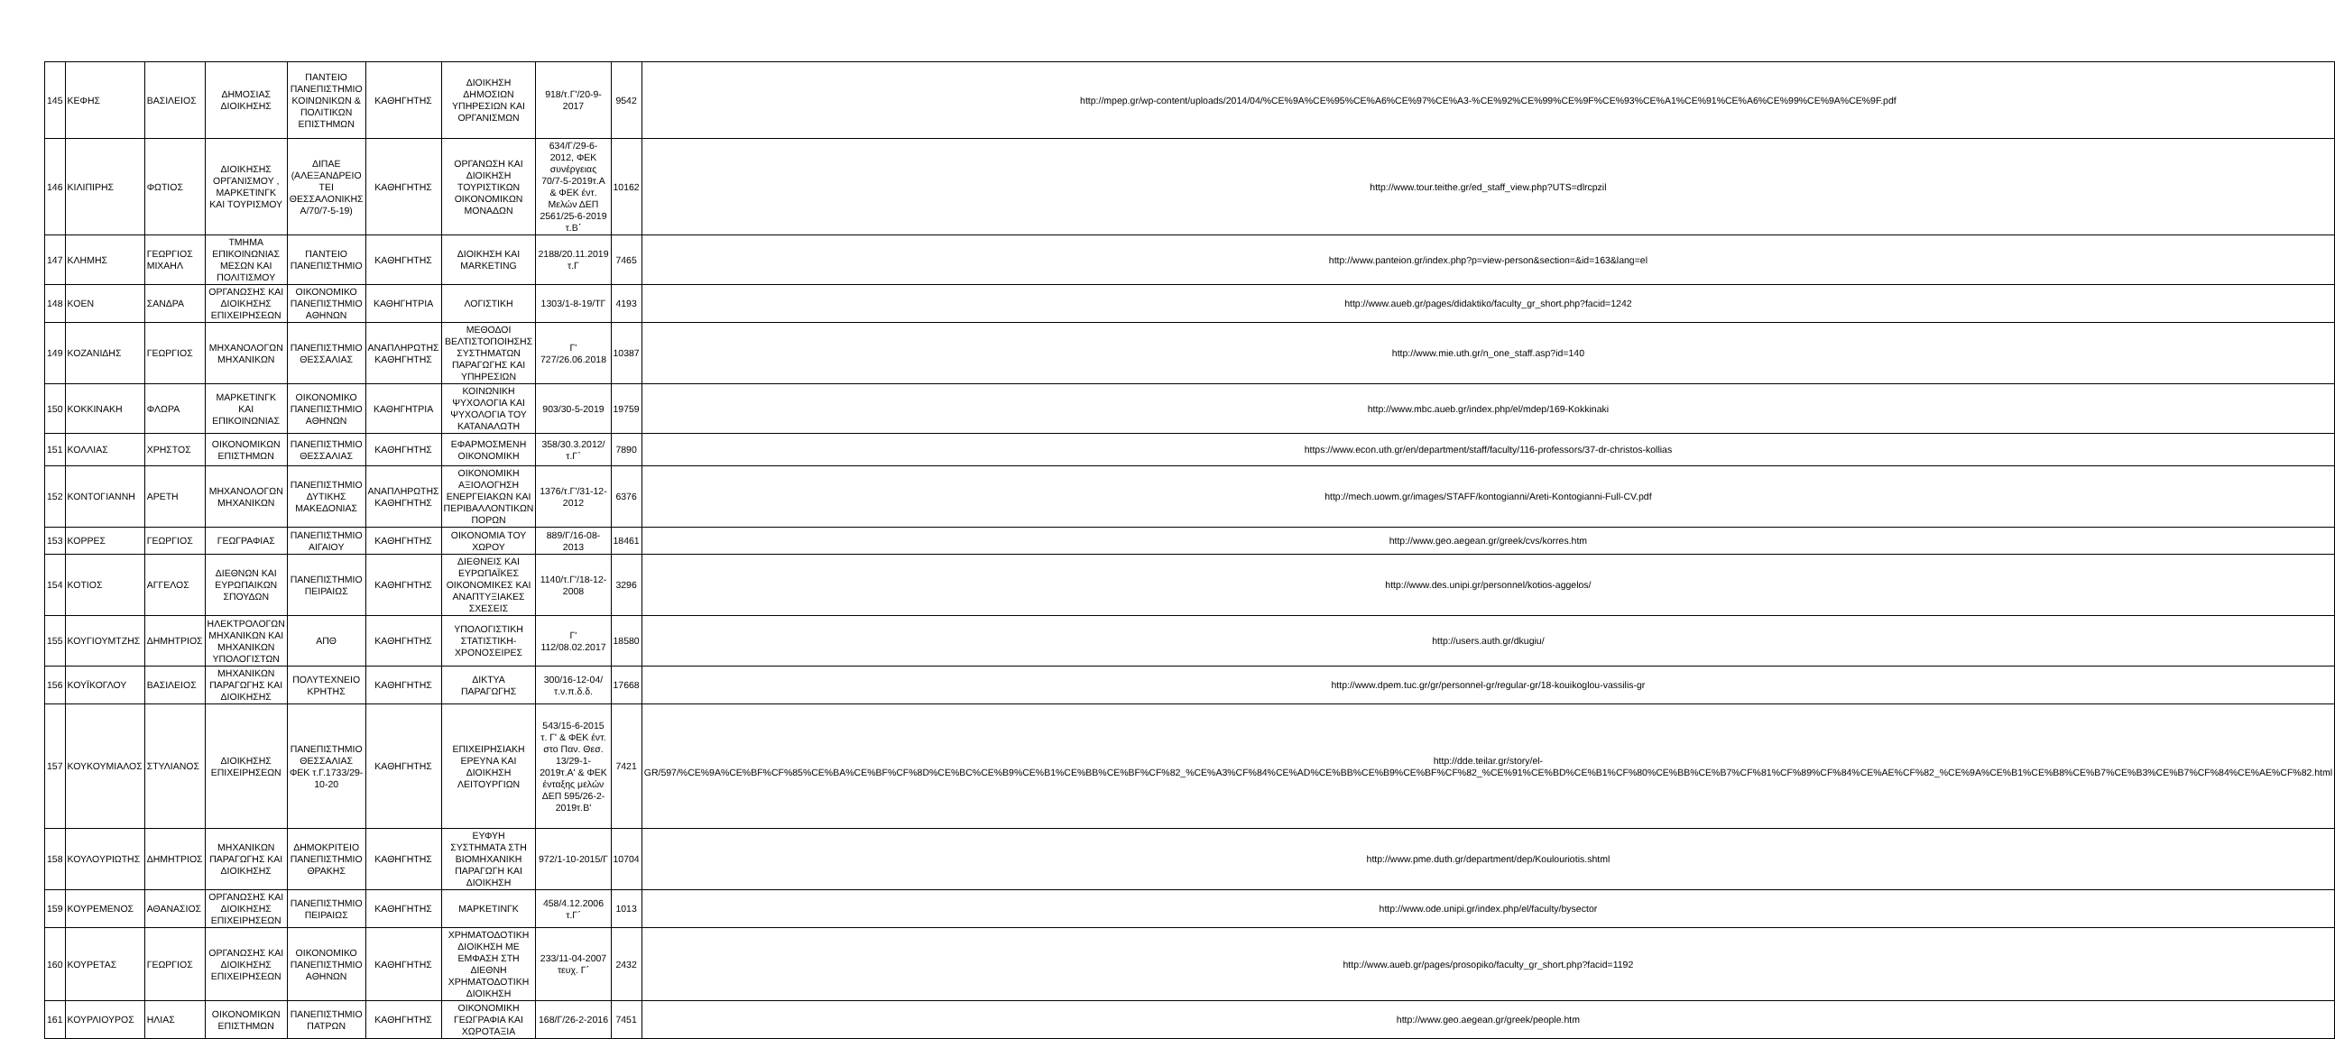| 145 | ΚΕΦΗΣ | ΒΑΣΙΛΕΙΟΣ | ΔΗΜΟΣΙΑΣ ΔΙΟΙΚΗΣΗΣ | ΠΑΝΤΕΙΟ ΠΑΝΕΠΙΣΤΗΜΙΟ ΚΟΙΝΩΝΙΚΩΝ & ΠΟΛΙΤΙΚΩΝ ΕΠΙΣΤΗΜΩΝ | ΚΑΘΗΓΗΤΗΣ | ΔΙΟΙΚΗΣΗ ΔΗΜΟΣΙΩΝ ΥΠΗΡΕΣΙΩΝ ΚΑΙ ΟΡΓΑΝΙΣΜΩΝ | 918/τ.Γ'/20-9-2017 | 9542 | http://mpep.gr/wp-content/uploads/2014/04/%CE%9A%CE%95%CE%A6%CE%97%CE%A3-%CE%92%CE%99%CE%9F%CE%93%CE%A1%CE%91%CE%A6%CE%99%CE%9A%CE%9F.pdf |
| 146 | ΚΙΛΙΠΙΡΗΣ | ΦΩΤΙΟΣ | ΔΙΟΙΚΗΣΗΣ ΟΡΓΑΝΙΣΜΟΥ , ΜΑΡΚΕΤΙΝΓΚ ΚΑΙ ΤΟΥΡΙΣΜΟΥ | ΔΙΠΑΕ (ΑΛΕΞΑΝΔΡΕΙΟ ΤΕΙ ΘΕΣΣΑΛΟΝΙΚΗΣ Α/70/7-5-19) | ΚΑΘΗΓΗΤΗΣ | ΟΡΓΑΝΩΣΗ ΚΑΙ ΔΙΟΙΚΗΣΗ ΤΟΥΡΙΣΤΙΚΩΝ ΟΙΚΟΝΟΜΙΚΩΝ ΜΟΝΑΔΩΝ | 634/Γ/29-6-2012, ΦΕΚ συνέργειας 70/7-5-2019τ.Α & ΦΕΚ έντ. Μελών ΔΕΠ 2561/25-6-2019 τ.Β΄ | 10162 | http://www.tour.teithe.gr/ed_staff_view.php?UTS=dlrcpzil |
| 147 | ΚΛΗΜΗΣ | ΓΕΩΡΓΙΟΣ ΜΙΧΑΗΛ | ΤΜΗΜΑ ΕΠΙΚΟΙΝΩΝΙΑΣ ΜΕΣΩΝ ΚΑΙ ΠΟΛΙΤΙΣΜΟΥ | ΠΑΝΤΕΙΟ ΠΑΝΕΠΙΣΤΗΜΙΟ | ΚΑΘΗΓΗΤΗΣ | ΔΙΟΙΚΗΣΗ ΚΑΙ MARKETING | 2188/20.11.2019 τ.Γ | 7465 | http://www.panteion.gr/index.php?p=view-person&section=&id=163&lang=el |
| 148 | ΚΟΕΝ | ΣΑΝΔΡΑ | ΟΡΓΑΝΩΣΗΣ ΚΑΙ ΔΙΟΙΚΗΣΗΣ ΕΠΙΧΕΙΡΗΣΕΩΝ | ΟΙΚΟΝΟΜΙΚΟ ΠΑΝΕΠΙΣΤΗΜΙΟ ΑΘΗΝΩΝ | ΚΑΘΗΓΗΤΡΙΑ | ΛΟΓΙΣΤΙΚΗ | 1303/1-8-19/ΤΓ | 4193 | http://www.aueb.gr/pages/didaktiko/faculty_gr_short.php?facid=1242 |
| 149 | ΚΟΖΑΝΙΔΗΣ | ΓΕΩΡΓΙΟΣ | ΜΗΧΑΝΟΛΟΓΩΝ ΜΗΧΑΝΙΚΩΝ | ΠΑΝΕΠΙΣΤΗΜΙΟ ΘΕΣΣΑΛΙΑΣ | ΑΝΑΠΛΗΡΩΤΗΣ ΚΑΘΗΓΗΤΗΣ | ΜΕΘΟΔΟΙ ΒΕΛΤΙΣΤΟΠΟΙΗΣΗΣ ΣΥΣΤΗΜΑΤΩΝ ΠΑΡΑΓΩΓΗΣ ΚΑΙ ΥΠΗΡΕΣΙΩΝ | Γ' 727/26.06.2018 | 10387 | http://www.mie.uth.gr/n_one_staff.asp?id=140 |
| 150 | ΚΟΚΚΙΝΑΚΗ | ΦΛΩΡΑ | ΜΑΡΚΕΤΙΝΓΚ ΚΑΙ ΕΠΙΚΟΙΝΩΝΙΑΣ | ΟΙΚΟΝΟΜΙΚΟ ΠΑΝΕΠΙΣΤΗΜΙΟ ΑΘΗΝΩΝ | ΚΑΘΗΓΗΤΡΙΑ | ΚΟΙΝΩΝΙΚΗ ΨΥΧΟΛΟΓΙΑ ΚΑΙ ΨΥΧΟΛΟΓΙΑ ΤΟΥ ΚΑΤΑΝΑΛΩΤΗ | 903/30-5-2019 | 19759 | http://www.mbc.aueb.gr/index.php/el/mdep/169-Kokkinaki |
| 151 | ΚΟΛΛΙΑΣ | ΧΡΗΣΤΟΣ | ΟΙΚΟΝΟΜΙΚΩΝ ΕΠΙΣΤΗΜΩΝ | ΠΑΝΕΠΙΣΤΗΜΙΟ ΘΕΣΣΑΛΙΑΣ | ΚΑΘΗΓΗΤΗΣ | ΕΦΑΡΜΟΣΜΕΝΗ ΟΙΚΟΝΟΜΙΚΗ | 358/30.3.2012/τ.Γ΄ | 7890 | https://www.econ.uth.gr/en/department/staff/faculty/116-professors/37-dr-christos-kollias |
| 152 | ΚΟΝΤΟΓΙΑΝΝΗ | ΑΡΕΤΗ | ΜΗΧΑΝΟΛΟΓΩΝ ΜΗΧΑΝΙΚΩΝ | ΠΑΝΕΠΙΣΤΗΜΙΟ ΔΥΤΙΚΗΣ ΜΑΚΕΔΟΝΙΑΣ | ΑΝΑΠΛΗΡΩΤΗΣ ΚΑΘΗΓΗΤΗΣ | ΟΙΚΟΝΟΜΙΚΗ ΑΞΙΟΛΟΓΗΣΗ ΕΝΕΡΓΕΙΑΚΩΝ ΚΑΙ ΠΕΡΙΒΑΛΛΟΝΤΙΚΩΝ ΠΟΡΩΝ | 1376/τ.Γ'/31-12-2012 | 6376 | http://mech.uowm.gr/images/STAFF/kontogianni/Areti-Kontogianni-Full-CV.pdf |
| 153 | ΚΟΡΡΕΣ | ΓΕΩΡΓΙΟΣ | ΓΕΩΓΡΑΦΙΑΣ | ΠΑΝΕΠΙΣΤΗΜΙΟ ΑΙΓΑΙΟΥ | ΚΑΘΗΓΗΤΗΣ | ΟΙΚΟΝΟΜΙΑ ΤΟΥ ΧΩΡΟΥ | 889/Γ/16-08-2013 | 18461 | http://www.geo.aegean.gr/greek/cvs/korres.htm |
| 154 | ΚΟΤΙΟΣ | ΑΓΓΕΛΟΣ | ΔΙΕΘΝΩΝ ΚΑΙ ΕΥΡΩΠΑΙΚΩΝ ΣΠΟΥΔΩΝ | ΠΑΝΕΠΙΣΤΗΜΙΟ ΠΕΙΡΑΙΩΣ | ΚΑΘΗΓΗΤΗΣ | ΔΙΕΘΝΕΙΣ ΚΑΙ ΕΥΡΩΠΑΪΚΕΣ ΟΙΚΟΝΟΜΙΚΕΣ ΚΑΙ ΑΝΑΠΤΥΞΙΑΚΕΣ ΣΧΕΣΕΙΣ | 1140/τ.Γ'/18-12-2008 | 3296 | http://www.des.unipi.gr/personnel/kotios-aggelos/ |
| 155 | ΚΟΥΓΙΟΥΜΤΖΗΣ | ΔΗΜΗΤΡΙΟΣ | ΗΛΕΚΤΡΟΛΟΓΩΝ ΜΗΧΑΝΙΚΩΝ ΚΑΙ ΜΗΧΑΝΙΚΩΝ ΥΠΟΛΟΓΙΣΤΩΝ | ΑΠΘ | ΚΑΘΗΓΗΤΗΣ | ΥΠΟΛΟΓΙΣΤΙΚΗ ΣΤΑΤΙΣΤΙΚΗ-ΧΡΟΝΟΣΕΙΡΕΣ | Γ' 112/08.02.2017 | 18580 | http://users.auth.gr/dkugiu/ |
| 156 | ΚΟΥΪΚΟΓΛΟΥ | ΒΑΣΙΛΕΙΟΣ | ΜΗΧΑΝΙΚΩΝ ΠΑΡΑΓΩΓΗΣ ΚΑΙ ΔΙΟΙΚΗΣΗΣ | ΠΟΛΥΤΕΧΝΕΙΟ ΚΡΗΤΗΣ | ΚΑΘΗΓΗΤΗΣ | ΔΙΚΤΥΑ ΠΑΡΑΓΩΓΗΣ | 300/16-12-04/τ.ν.π.δ.δ. | 17668 | http://www.dpem.tuc.gr/gr/personnel-gr/regular-gr/18-kouikoglou-vassilis-gr |
| 157 | ΚΟΥΚΟΥΜΙΑΛΟΣ | ΣΤΥΛΙΑΝΟΣ | ΔΙΟΙΚΗΣΗΣ ΕΠΙΧΕΙΡΗΣΕΩΝ | ΠΑΝΕΠΙΣΤΗΜΙΟ ΘΕΣΣΑΛΙΑΣ ΦΕΚ τ.Γ.1733/29-10-20 | ΚΑΘΗΓΗΤΗΣ | ΕΠΙΧΕΙΡΗΣΙΑΚΗ ΕΡΕΥΝΑ ΚΑΙ ΔΙΟΙΚΗΣΗ ΛΕΙΤΟΥΡΓΙΩΝ | 543/15-6-2015 τ. Γ' & ΦΕΚ ένт. στο Παν. Θεσ. 13/29-1-2019τ.Α' & ΦΕΚ ένταξης μελών ΔΕΠ 595/26-2-2019τ.Β' | 7421 | http://dde.teilar.gr/story/el-GR/597/%CE%9A%CE%BF%CF%85%CE%BA%CE%BF%CF%8D%CE%BC%CE%B9%CE%B1%CE%BB%CE%BF%CF%82_%CE%A3%CF%84%CE%AD%CE%BB%CE%B9%CE%BF%CF%82_%CE%91%CE%BD%CE%B1%CF%80%CE%BB%CE%B7%CF%81%CF%89%CF%84%CE%AE%CF%82_%CE%9A%CE%B1%CE%B8%CE%B7%CE%B3%CE%B7%CF%84%CE%AE%CF%82.html |
| 158 | ΚΟΥΛΟΥΡΙΩΤΗΣ | ΔΗΜΗΤΡΙΟΣ | ΜΗΧΑΝΙΚΩΝ ΠΑΡΑΓΩΓΗΣ ΚΑΙ ΔΙΟΙΚΗΣΗΣ | ΔΗΜΟΚΡΙΤΕΙΟ ΠΑΝΕΠΙΣΤΗΜΙΟ ΘΡΑΚΗΣ | ΚΑΘΗΓΗΤΗΣ | ΕΥΦΥΗ ΣΥΣΤΗΜΑΤΑ ΣΤΗ ΒΙΟΜΗΧΑΝΙΚΗ ΠΑΡΑΓΩΓΗ ΚΑΙ ΔΙΟΙΚΗΣΗ | 972/1-10-2015/Γ | 10704 | http://www.pme.duth.gr/department/dep/Koulouriotis.shtml |
| 159 | ΚΟΥΡΕΜΕΝΟΣ | ΑΘΑΝΑΣΙΟΣ | ΟΡΓΑΝΩΣΗΣ ΚΑΙ ΔΙΟΙΚΗΣΗΣ ΕΠΙΧΕΙΡΗΣΕΩΝ | ΠΑΝΕΠΙΣΤΗΜΙΟ ΠΕΙΡΑΙΩΣ | ΚΑΘΗΓΗΤΗΣ | ΜΑΡΚΕΤΙΝΓΚ | 458/4.12.2006 τ.Γ΄ | 1013 | http://www.ode.unipi.gr/index.php/el/faculty/bysector |
| 160 | ΚΟΥΡΕΤΑΣ | ΓΕΩΡΓΙΟΣ | ΟΡΓΑΝΩΣΗΣ ΚΑΙ ΔΙΟΙΚΗΣΗΣ ΕΠΙΧΕΙΡΗΣΕΩΝ | ΟΙΚΟΝΟΜΙΚΟ ΠΑΝΕΠΙΣΤΗΜΙΟ ΑΘΗΝΩΝ | ΚΑΘΗΓΗΤΗΣ | ΧΡΗΜΑΤΟΔΟΤΙΚΗ ΔΙΟΙΚΗΣΗ ΜΕ ΕΜΦΑΣΗ ΣΤΗ ΔΙΕΘΝΗ ΧΡΗΜΑΤΟΔΟΤΙΚΗ ΔΙΟΙΚΗΣΗ | 233/11-04-2007 τευχ. Γ΄ | 2432 | http://www.aueb.gr/pages/prosopiko/faculty_gr_short.php?facid=1192 |
| 161 | ΚΟΥΡΛΙΟΥΡΟΣ | ΗΛΙΑΣ | ΟΙΚΟΝΟΜΙΚΩΝ ΕΠΙΣΤΗΜΩΝ | ΠΑΝΕΠΙΣΤΗΜΙΟ ΠΑΤΡΩΝ | ΚΑΘΗΓΗΤΗΣ | ΟΙΚΟΝΟΜΙΚΗ ΓΕΩΓΡΑΦΙΑ ΚΑΙ ΧΩΡΟΤΑΞΙΑ | 168/Γ/26-2-2016 | 7451 | http://www.geo.aegean.gr/greek/people.htm |